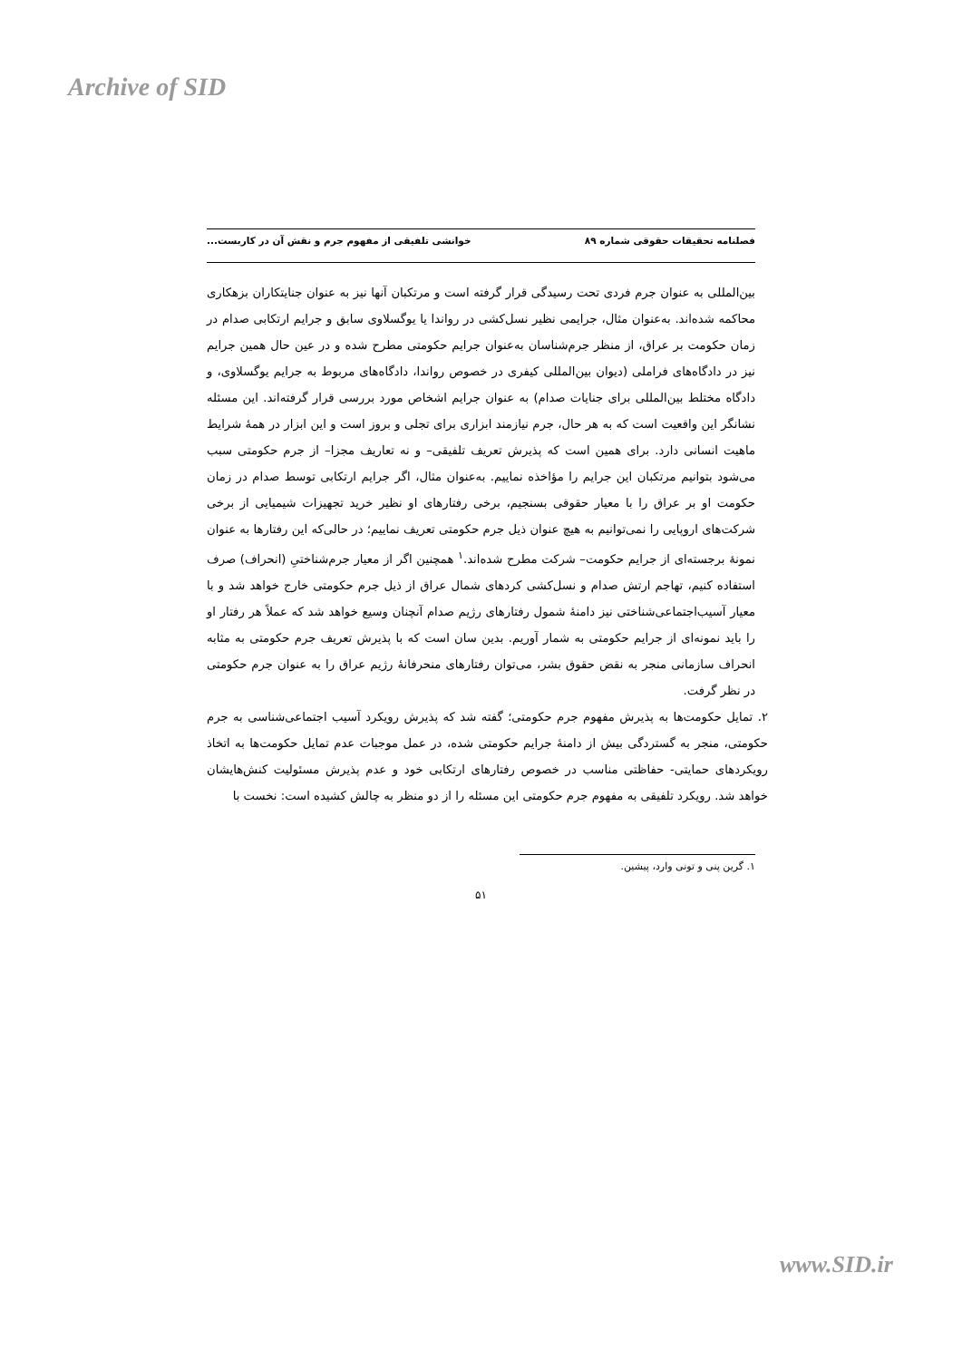Archive of SID
فصلنامه تحقیقات حقوقی شماره ۸۹ خوانشی تلفیقی از مفهوم جرم و نقش آن در کاربست...
بین‌المللی به عنوان جرم فردی تحت رسیدگی قرار گرفته است و مرتکبان آنها نیز به عنوان جنایتکاران بزهکاری محاکمه شده‌اند. به‌عنوان مثال، جرایمی نظیر نسل‌کشی در رواندا یا یوگسلاوی سابق و جرایم ارتکابی صدام در زمان حکومت بر عراق، از منظر جرم‌شناسان به‌عنوان جرایم حکومتی مطرح شده و در عین حال همین جرایم نیز در دادگاه‌های فراملی (دیوان بین‌المللی کیفری در خصوص رواندا، دادگاه‌های مربوط به جرایم یوگسلاوی، و دادگاه مختلط بین‌المللی برای جنایات صدام) به عنوان جرایم اشخاص مورد بررسی قرار گرفته‌اند. این مسئله نشانگر این واقعیت است که به هر حال، جرم نیازمند ابزاری برای تجلی و بروز است و این ابزار در همهٔ شرایط ماهیت انسانی دارد. برای همین است که پذیرش تعریف تلفیقی– و نه تعاریف مجزا– از جرم حکومتی سبب می‌شود بتوانیم مرتکبان این جرایم را مؤاخذه نماییم. به‌عنوان مثال، اگر جرایم ارتکابی توسط صدام در زمان حکومت او بر عراق را با معیار حقوقی بسنجیم، برخی رفتارهای او نظیر خرید تجهیزات شیمیایی از برخی شرکت‌های اروپایی را نمی‌توانیم به هیچ عنوان ذیل جرم حکومتی تعریف نماییم؛ در حالی‌که این رفتارها به عنوان نمونهٔ برجسته‌ای از جرایم حکومت– شرکت مطرح شده‌اند.<sup>۱</sup> همچنین اگر از معیار جرم‌شناختیِ (انحراف) صرف استفاده کنیم، تهاجم ارتش صدام و نسل‌کشی کردهای شمال عراق از ذیل جرم حکومتی خارج خواهد شد و با معیار آسیب‌اجتماعی‌شناختی نیز دامنهٔ شمول رفتارهای رژیم صدام آنچنان وسیع خواهد شد که عملاً هر رفتار او را باید نمونه‌ای از جرایم حکومتی به شمار آوریم. بدین سان است که با پذیرش تعریف جرم حکومتی به مثابه انحراف سازمانی منجر به نقض حقوق بشر، می‌توان رفتارهای منحرفانهٔ رژیم عراق را به عنوان جرم حکومتی در نظر گرفت.
۲. تمایل حکومت‌ها به پذیرش مفهوم جرم حکومتی؛ گفته شد که پذیرش رویکرد آسیب اجتماعی‌شناسی به جرم حکومتی، منجر به گستردگی بیش از دامنهٔ جرایم حکومتی شده، در عمل موجبات عدم تمایل حکومت‌ها به اتخاذ رویکردهای حمایتی- حفاظتی مناسب در خصوص رفتارهای ارتکابی خود و عدم پذیرش مسئولیت کنش‌هایشان خواهد شد. رویکرد تلفیقی به مفهوم جرم حکومتی این مسئله را از دو منظر به چالش کشیده است: نخست با
۱. گرین پنی و تونی وارد، پیشین.
۵۱
www.SID.ir